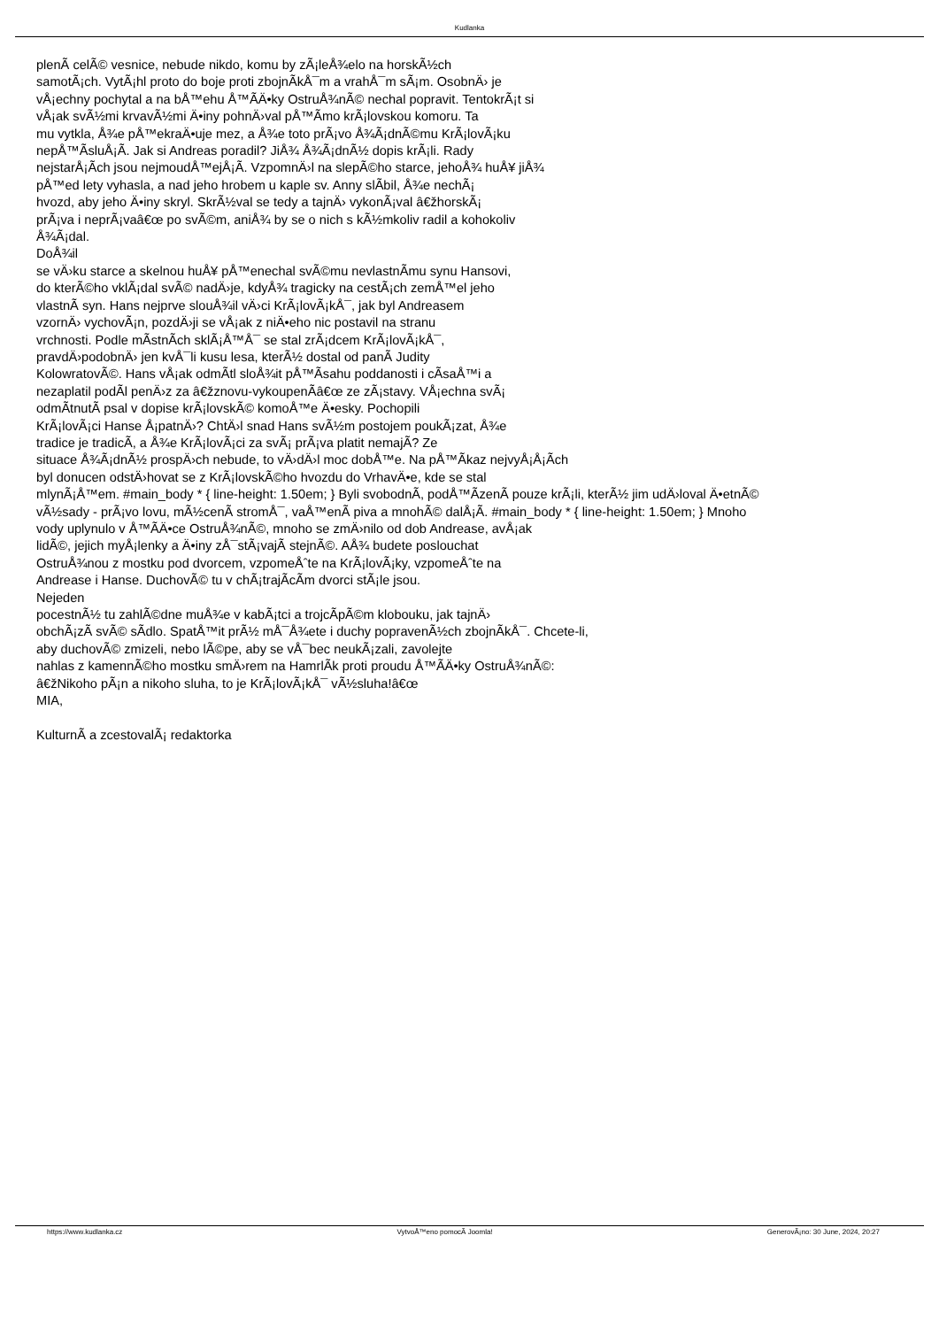Kudlanka
plenÃ­ celÃ© vesnice, nebude nikdo, komu by zÃ¡leÅ¾elo na horskÃ½ch
samotÃ¡ch. VytÃ¡hl proto do boje proti zbojnÃ­kÅ¯m a vrahÅ¯m sÃ¡m. OsobnÄ› je
vÅ¡echny pochytal a na bÅ™ehu Å™Ã­Ä•ky OstruÅ¾nÃ© nechal popravit. TentokrÃ¡t si
vÅ¡ak svÃ½mi krvavÃ½mi Ä•iny pohnÄ›val pÅ™Ã­mo krÃ¡lovskou komoru. Ta
mu vytkla, Å¾e pÅ™ekraÄ•uje mez, a Å¾e toto prÃ¡vo Å¾Ã¡dnÃ©mu KrÃ¡lovÃ¡ku
nepÅ™Ã­sluÅ¡Ã­. Jak si Andreas poradil? JiÅ¾ Å¾Ã¡dnÃ½ dopis krÃ¡li. Rady
nejstarÅ¡Ã­ch jsou nejmoudÅ™ejÅ¡Ã­. VzpomnÄ›l na slepÃ©ho starce, jehoÅ¾ huÅ¥ jiÅ¾
pÅ™ed lety vyhasla, a nad jeho hrobem u kaple sv. Anny slÃ­bil, Å¾e nechÃ¡
hvozd, aby jeho Ä•iny skryl. SkrÃ½val se tedy a tajnÄ› vykonÃ¡val â€žhorskÃ¡
prÃ¡va i neprÃ¡vaâ€œ po svÃ©m, aniÅ¾ by se o nich s kÃ½mkoliv radil a kohokoliv
Å¾Ã¡dal.
DoÅ¾il
se vÄ›ku starce a skelnou huÅ¥ pÅ™enechal svÃ©mu nevlastnÃ­mu synu Hansovi,
do kterÃ©ho vklÃ¡dal svÃ© nadÄ›je, kdyÅ¾ tragicky na cestÃ¡ch zemÅ™el jeho
vlastnÃ­ syn. Hans nejprve slouÅ¾il vÄ›ci KrÃ¡lovÃ¡kÅ¯, jak byl Andreasem
vzornÄ› vychovÃ¡n, pozdÄ›ji se vÅ¡ak z niÄ•eho nic postavil na stranu
vrchnosti. Podle mÃ­stnÃ­ch sklÃ¡Å™Å¯ se stal zrÃ¡dcem KrÃ¡lovÃ¡kÅ¯,
pravdÄ›podobnÄ› jen kvÅ¯li kusu lesa, kterÃ½ dostal od panÃ­ Judity
KolowratovÃ©. Hans vÅ¡ak odmÃ­tl sloÅ¾it pÅ™Ã­sahu poddanosti i cÃ­saÅ™i a
nezaplatil podÃ­l penÄ›z za â€žznovu-vykoupenÃ­â€œ ze zÃ¡stavy. VÅ¡echna svÃ¡
odmÃ­tnutÃ­ psal v dopise krÃ¡lovskÃ© komoÅ™e Ä•esky. Pochopili
KrÃ¡lovÃ¡ci Hanse Å¡patnÄ›? ChtÄ›l snad Hans svÃ½m postojem poukÃ¡zat, Å¾e
tradice je tradicÃ­, a Å¾e KrÃ¡lovÃ¡ci za svÃ¡ prÃ¡va platit nemajÃ­? Ze
situace Å¾Ã¡dnÃ½ prospÄ›ch nebude, to vÄ›dÄ›l moc dobÅ™e. Na pÅ™Ã­kaz nejvyÅ¡Å¡Ã­ch
byl donucen odstÄ›hovat se z KrÃ¡lovskÃ©ho hvozdu do VrhavÄ•e, kde se stal
mlynÃ¡Å™em. #main_body * { line-height: 1.50em; } Byli svobodnÃ­, podÅ™Ã­zenÃ­ pouze krÃ¡li, kterÃ½ jim udÄ›loval Ä•etnÃ©
vÃ½sady - prÃ¡vo lovu, mÃ½cenÃ­ stromÅ¯, vaÅ™enÃ­ piva a mnohÃ© dalÅ¡Ã­. #main_body * { line-height: 1.50em; } Mnoho
vody uplynulo v Å™Ã­Ä•ce OstruÅ¾nÃ©, mnoho se zmÄ›nilo od dob Andrease, avÅ¡ak
lidÃ©, jejich myÅ¡lenky a Ä•iny zÅ¯stÃ¡vajÃ­ stejnÃ©. AÅ¾ budete poslouchat
OstruÅ¾nou z mostku pod dvorcem, vzpomeÅˆte na KrÃ¡lovÃ¡ky, vzpomeÅˆte na
Andrease i Hanse. DuchovÃ© tu v chÃ¡trajÃ­cÃ­m dvorci stÃ¡le jsou.
Nejeden
pocestnÃ½ tu zahlÃ©dne muÅ¾e v kabÃ¡tci a trojcÃ­pÃ©m klobouku, jak tajnÄ›
obchÃ¡zÃ­ svÃ© sÃ­dlo. SpatÅ™it prÃ½ mÅ¯Å¾ete i duchy popravenÃ½ch zbojnÃ­kÅ¯. Chcete-li,
aby duchovÃ© zmizeli, nebo lÃ©pe, aby se vÅ¯bec neukÃ¡zali, zavolejte
nahlas z kamennÃ©ho mostku smÄ›rem na HamrlÃ­k proti proudu Å™Ã­Ä•ky OstruÅ¾nÃ©:
â€žNikoho pÃ¡n a nikoho sluha, to je KrÃ¡lovÃ¡kÅ¯ vÃ½sluha!â€œ
MIA,
KulturnÃ­ a zcestovalÃ¡ redaktorka
https://www.kudlanka.cz VytvoÅ™eno pomocÃ­ Joomla! GenerovÃ¡no: 30 June, 2024, 20:27